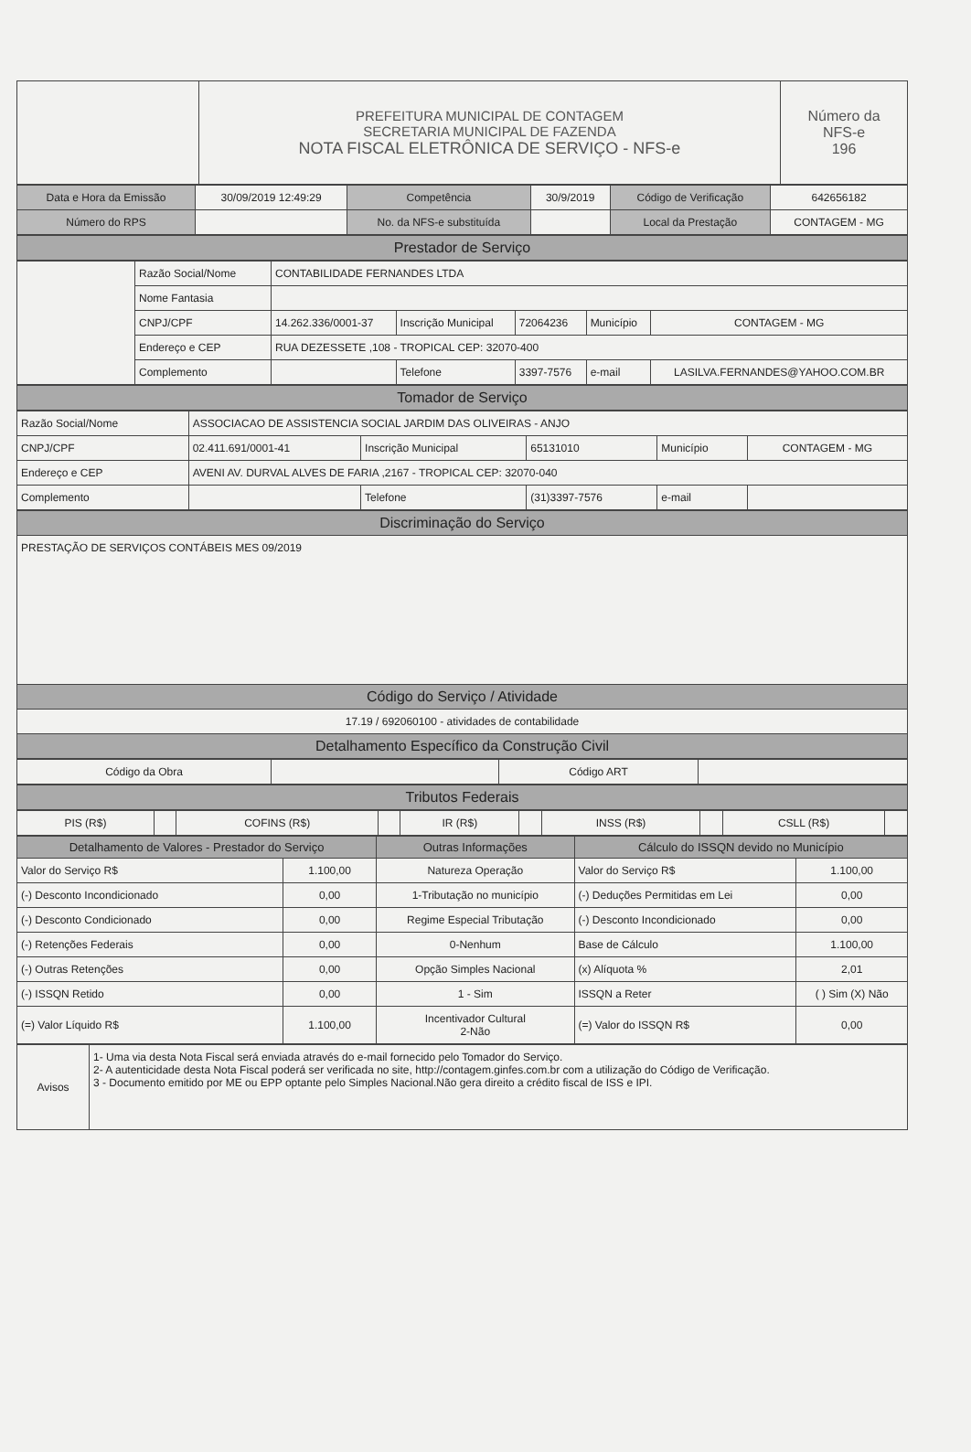| | PREFEITURA MUNICIPAL DE CONTAGEM SECRETARIA MUNICIPAL DE FAZENDA NOTA FISCAL ELETRÔNICA DE SERVIÇO - NFS-e | Número da NFS-e 196 |
| Data e Hora da Emissão | 30/09/2019 12:49:29 | Competência | 30/9/2019 | Código de Verificação | 642656182 |
| Número do RPS | | No. da NFS-e substituída | | Local da Prestação | CONTAGEM - MG |
| Prestador de Serviço |
| --- |
| | Razão Social/Nome | CONTABILIDADE FERNANDES LTDA | | | | |
| | Nome Fantasia | | | | | |
| | CNPJ/CPF | 14.262.336/0001-37 | Inscrição Municipal | 72064236 | Município | CONTAGEM - MG |
| | Endereço e CEP | RUA DEZESSETE ,108 - TROPICAL CEP: 32070-400 | | | | |
| | Complemento | | Telefone | 3397-7576 | e-mail | LASILVA.FERNANDES@YAHOO.COM.BR |
| Tomador de Serviço |
| --- |
| Razão Social/Nome | ASSOCIACAO DE ASSISTENCIA SOCIAL JARDIM DAS OLIVEIRAS - ANJO | | | | |
| CNPJ/CPF | 02.411.691/0001-41 | Inscrição Municipal | 65131010 | Município | CONTAGEM - MG |
| Endereço e CEP | AVENI AV. DURVAL ALVES DE FARIA ,2167 - TROPICAL CEP: 32070-040 | | | | |
| Complemento | | Telefone | (31)3397-7576 | e-mail | |
| Discriminação do Serviço |
| --- |
| PRESTAÇÃO DE SERVIÇOS CONTÁBEIS MES 09/2019 |
| Código do Serviço / Atividade |
| 17.19 / 692060100 - atividades de contabilidade |
| Detalhamento Específico da Construção Civil |
| Código da Obra | | Código ART | |
| Tributos Federais |
| --- |
| PIS (R$) | | COFINS (R$) | | IR (R$) | | INSS (R$) | | CSLL (R$) | |
| Detalhamento de Valores - Prestador do Serviço | | Outras Informações | Cálculo do ISSQN devido no Município | |
| --- | --- | --- | --- | --- |
| Valor do Serviço R$ | 1.100,00 | Natureza Operação | Valor do Serviço R$ | 1.100,00 |
| (-) Desconto Incondicionado | 0,00 | 1-Tributação no município | (-) Deduções Permitidas em Lei | 0,00 |
| (-) Desconto Condicionado | 0,00 | Regime Especial Tributação | (-) Desconto Incondicionado | 0,00 |
| (-) Retenções Federais | 0,00 | 0-Nenhum | Base de Cálculo | 1.100,00 |
| (-) Outras Retenções | 0,00 | Opção Simples Nacional | (x) Alíquota % | 2,01 |
| (-) ISSQN Retido | 0,00 | 1 - Sim | ISSQN a Reter | ( ) Sim (X) Não |
| (=) Valor Líquido R$ | 1.100,00 | Incentivador Cultural 2-Não | (=) Valor do ISSQN R$ | 0,00 |
| Avisos | 1- Uma via desta Nota Fiscal será enviada através do e-mail fornecido pelo Tomador do Serviço. 2- A autenticidade desta Nota Fiscal poderá ser verificada no site, http://contagem.ginfes.com.br com a utilização do Código de Verificação. 3 - Documento emitido por ME ou EPP optante pelo Simples Nacional.Não gera direito a crédito fiscal de ISS e IPI. |